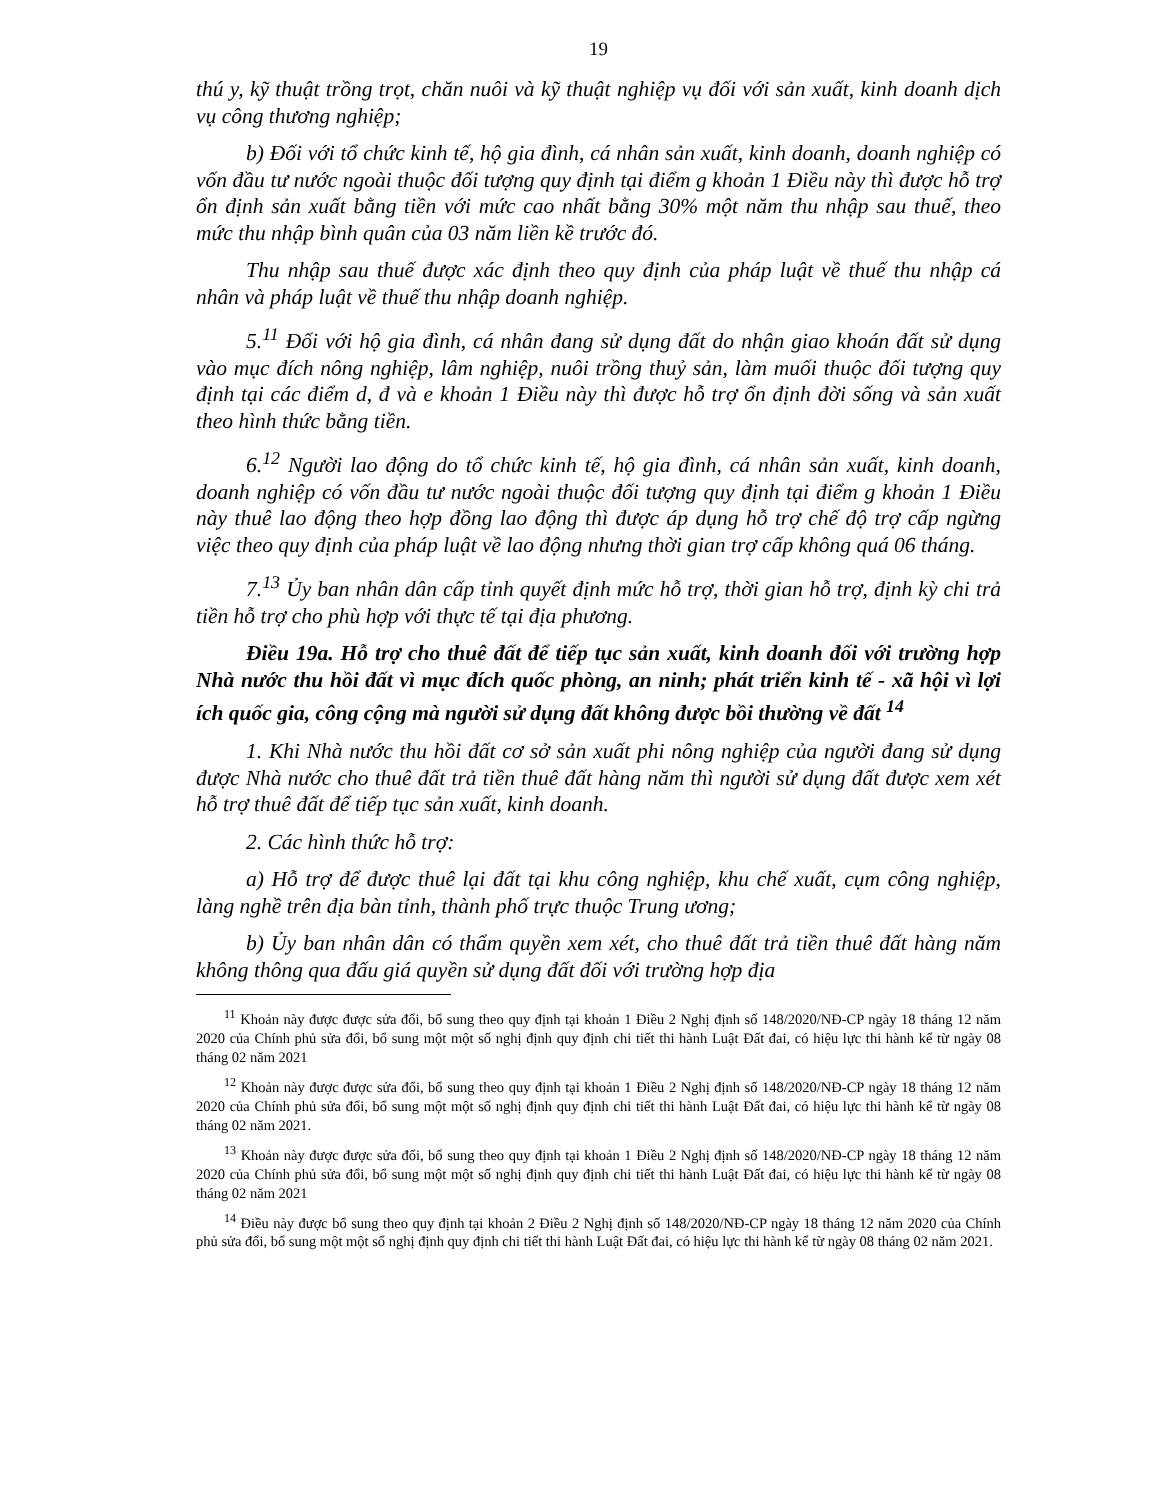19
thú y, kỹ thuật trồng trọt, chăn nuôi và kỹ thuật nghiệp vụ đối với sản xuất, kinh doanh dịch vụ công thương nghiệp;
b) Đối với tổ chức kinh tế, hộ gia đình, cá nhân sản xuất, kinh doanh, doanh nghiệp có vốn đầu tư nước ngoài thuộc đối tượng quy định tại điểm g khoản 1 Điều này thì được hỗ trợ ổn định sản xuất bằng tiền với mức cao nhất bằng 30% một năm thu nhập sau thuế, theo mức thu nhập bình quân của 03 năm liền kề trước đó.
Thu nhập sau thuế được xác định theo quy định của pháp luật về thuế thu nhập cá nhân và pháp luật về thuế thu nhập doanh nghiệp.
5.<sup>11</sup> Đối với hộ gia đình, cá nhân đang sử dụng đất do nhận giao khoán đất sử dụng vào mục đích nông nghiệp, lâm nghiệp, nuôi trồng thuỷ sản, làm muối thuộc đối tượng quy định tại các điểm d, đ và e khoản 1 Điều này thì được hỗ trợ ổn định đời sống và sản xuất theo hình thức bằng tiền.
6.<sup>12</sup> Người lao động do tổ chức kinh tế, hộ gia đình, cá nhân sản xuất, kinh doanh, doanh nghiệp có vốn đầu tư nước ngoài thuộc đối tượng quy định tại điểm g khoản 1 Điều này thuê lao động theo hợp đồng lao động thì được áp dụng hỗ trợ chế độ trợ cấp ngừng việc theo quy định của pháp luật về lao động nhưng thời gian trợ cấp không quá 06 tháng.
7.<sup>13</sup> Ủy ban nhân dân cấp tỉnh quyết định mức hỗ trợ, thời gian hỗ trợ, định kỳ chi trả tiền hỗ trợ cho phù hợp với thực tế tại địa phương.
Điều 19a. Hỗ trợ cho thuê đất để tiếp tục sản xuất, kinh doanh đối với trường hợp Nhà nước thu hồi đất vì mục đích quốc phòng, an ninh; phát triển kinh tế - xã hội vì lợi ích quốc gia, công cộng mà người sử dụng đất không được bồi thường về đất <sup>14</sup>
1. Khi Nhà nước thu hồi đất cơ sở sản xuất phi nông nghiệp của người đang sử dụng được Nhà nước cho thuê đất trả tiền thuê đất hàng năm thì người sử dụng đất được xem xét hỗ trợ thuê đất để tiếp tục sản xuất, kinh doanh.
2. Các hình thức hỗ trợ:
a) Hỗ trợ để được thuê lại đất tại khu công nghiệp, khu chế xuất, cụm công nghiệp, làng nghề trên địa bàn tỉnh, thành phố trực thuộc Trung ương;
b) Ủy ban nhân dân có thẩm quyền xem xét, cho thuê đất trả tiền thuê đất hàng năm không thông qua đấu giá quyền sử dụng đất đối với trường hợp địa
<sup>11</sup> Khoản này được được sửa đổi, bổ sung theo quy định tại khoản 1 Điều 2 Nghị định số 148/2020/NĐ-CP ngày 18 tháng 12 năm 2020 của Chính phủ sửa đổi, bổ sung một một số nghị định quy định chi tiết thi hành Luật Đất đai, có hiệu lực thi hành kể từ ngày 08 tháng 02 năm 2021
<sup>12</sup> Khoản này được được sửa đổi, bổ sung theo quy định tại khoản 1 Điều 2 Nghị định số 148/2020/NĐ-CP ngày 18 tháng 12 năm 2020 của Chính phủ sửa đổi, bổ sung một một số nghị định quy định chi tiết thi hành Luật Đất đai, có hiệu lực thi hành kể từ ngày 08 tháng 02 năm 2021.
<sup>13</sup> Khoản này được được sửa đổi, bổ sung theo quy định tại khoản 1 Điều 2 Nghị định số 148/2020/NĐ-CP ngày 18 tháng 12 năm 2020 của Chính phủ sửa đổi, bổ sung một một số nghị định quy định chi tiết thi hành Luật Đất đai, có hiệu lực thi hành kể từ ngày 08 tháng 02 năm 2021
<sup>14</sup> Điều này được bổ sung theo quy định tại khoản 2 Điều 2 Nghị định số 148/2020/NĐ-CP ngày 18 tháng 12 năm 2020 của Chính phủ sửa đổi, bổ sung một một số nghị định quy định chi tiết thi hành Luật Đất đai, có hiệu lực thi hành kể từ ngày 08 tháng 02 năm 2021.